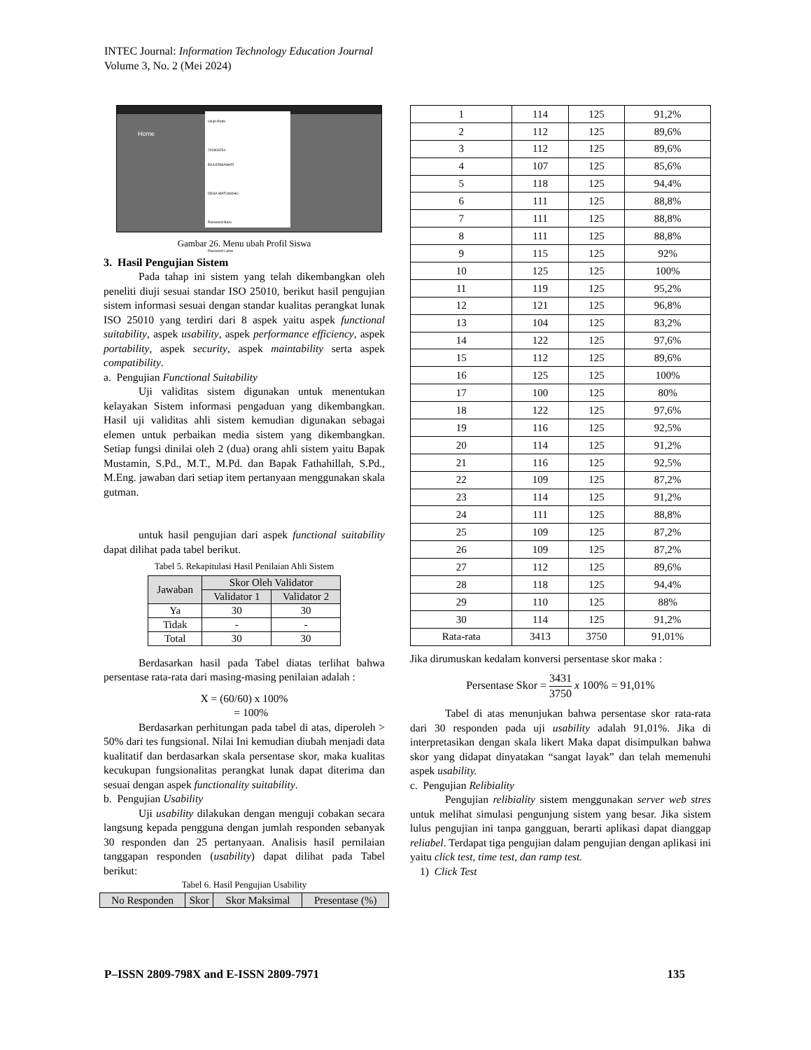INTEC Journal: Information Technology Education Journal
Volume 3, No. 2 (Mei 2024)
Home
Ubah Profil
201809254
EKA ERMAWATI
DESA WATUNOHU
Password Baru
Password Lama
Gambar 26. Menu ubah Profil Siswa
3. Hasil Pengujian Sistem
Pada tahap ini sistem yang telah dikembangkan oleh peneliti diuji sesuai standar ISO 25010, berikut hasil pengujian sistem informasi sesuai dengan standar kualitas perangkat lunak ISO 25010 yang terdiri dari 8 aspek yaitu aspek functional suitability, aspek usability, aspek performance efficiency, aspek portability, aspek security, aspek maintability serta aspek compatibility.
a. Pengujian Functional Suitability
Uji validitas sistem digunakan untuk menentukan kelayakan Sistem informasi pengaduan yang dikembangkan. Hasil uji validitas ahli sistem kemudian digunakan sebagai elemen untuk perbaikan media sistem yang dikembangkan. Setiap fungsi dinilai oleh 2 (dua) orang ahli sistem yaitu Bapak Mustamin, S.Pd., M.T., M.Pd. dan Bapak Fathahillah, S.Pd., M.Eng. jawaban dari setiap item pertanyaan menggunakan skala gutman.
untuk hasil pengujian dari aspek functional suitability dapat dilihat pada tabel berikut.
Tabel 5. Rekapitulasi Hasil Penilaian Ahli Sistem
| Jawaban | Skor Oleh Validator | |
| --- | --- | --- |
| | Validator 1 | Validator 2 |
| Ya | 30 | 30 |
| Tidak | - | - |
| Total | 30 | 30 |
Berdasarkan hasil pada Tabel diatas terlihat bahwa persentase rata-rata dari masing-masing penilaian adalah :
X = (60/60) x 100%
= 100%
Berdasarkan perhitungan pada tabel di atas, diperoleh > 50% dari tes fungsional. Nilai Ini kemudian diubah menjadi data kualitatif dan berdasarkan skala persentase skor, maka kualitas kecukupan fungsionalitas perangkat lunak dapat diterima dan sesuai dengan aspek functionality suitability.
b. Pengujian Usability
Uji usability dilakukan dengan menguji cobakan secara langsung kepada pengguna dengan jumlah responden sebanyak 30 responden dan 25 pertanyaan. Analisis hasil pernilaian tanggapan responden (usability) dapat dilihat pada Tabel berikut:
Tabel 6. Hasil Pengujian Usability
| No Responden | Skor | Skor Maksimal | Presentase (%) |
| --- | --- | --- | --- |
| 1 | 114 | 125 | 91,2% |
| 2 | 112 | 125 | 89,6% |
| 3 | 112 | 125 | 89,6% |
| 4 | 107 | 125 | 85,6% |
| 5 | 118 | 125 | 94,4% |
| 6 | 111 | 125 | 88,8% |
| 7 | 111 | 125 | 88,8% |
| 8 | 111 | 125 | 88,8% |
| 9 | 115 | 125 | 92% |
| 10 | 125 | 125 | 100% |
| 11 | 119 | 125 | 95,2% |
| 12 | 121 | 125 | 96,8% |
| 13 | 104 | 125 | 83,2% |
| 14 | 122 | 125 | 97,6% |
| 15 | 112 | 125 | 89,6% |
| 16 | 125 | 125 | 100% |
| 17 | 100 | 125 | 80% |
| 18 | 122 | 125 | 97,6% |
| 19 | 116 | 125 | 92,5% |
| 20 | 114 | 125 | 91,2% |
| 21 | 116 | 125 | 92,5% |
| 22 | 109 | 125 | 87,2% |
| 23 | 114 | 125 | 91,2% |
| 24 | 111 | 125 | 88,8% |
| 25 | 109 | 125 | 87,2% |
| 26 | 109 | 125 | 87,2% |
| 27 | 112 | 125 | 89,6% |
| 28 | 118 | 125 | 94,4% |
| 29 | 110 | 125 | 88% |
| 30 | 114 | 125 | 91,2% |
| Rata-rata | 3413 | 3750 | 91,01% |
Jika dirumuskan kedalam konversi persentase skor maka :
Persentase Skor = 3431 3750 x 100% = 91,01%
Tabel di atas menunjukan bahwa persentase skor rata-rata dari 30 responden pada uji usability adalah 91,01%. Jika di interpretasikan dengan skala likert Maka dapat disimpulkan bahwa skor yang didapat dinyatakan “sangat layak” dan telah memenuhi aspek usability.
c. Pengujian Relibiality
Pengujian relibiality sistem menggunakan server web stres untuk melihat simulasi pengunjung sistem yang besar. Jika sistem lulus pengujian ini tanpa gangguan, berarti aplikasi dapat dianggap reliabel. Terdapat tiga pengujian dalam pengujian dengan aplikasi ini yaitu click test, time test, dan ramp test.
1) Click Test
P–ISSN 2809-798X and E-ISSN 2809-7971 135